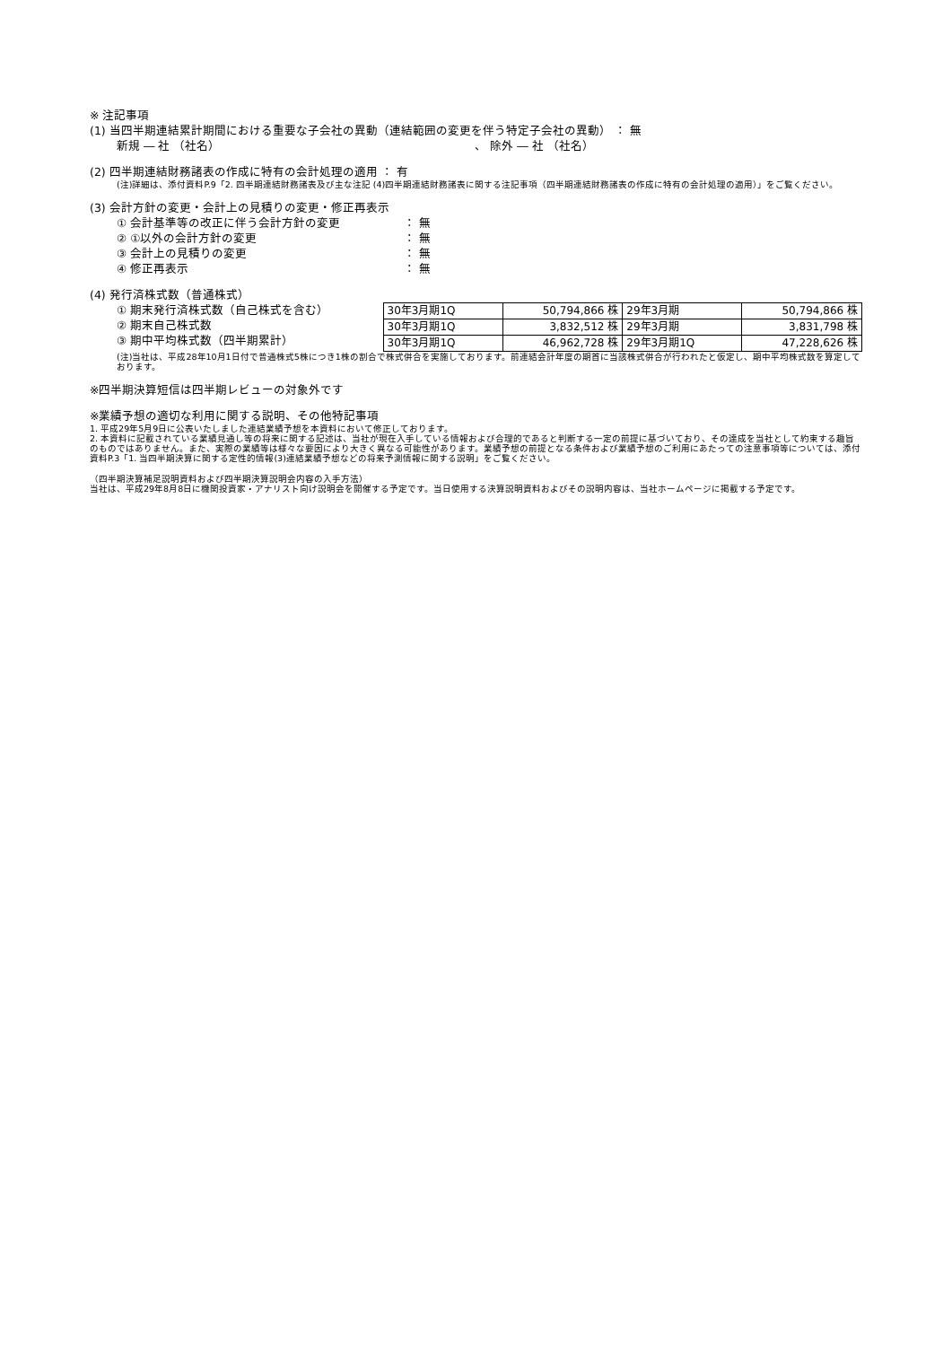※ 注記事項
(1) 当四半期連結累計期間における重要な子会社の異動（連結範囲の変更を伴う特定子会社の異動） ： 無
新規 ― 社 （社名） 、 除外 ― 社 （社名）
(2) 四半期連結財務諸表の作成に特有の会計処理の適用 ： 有
(注)詳細は、添付資料P.9「2. 四半期連結財務諸表及び主な注記 (4)四半期連結財務諸表に関する注記事項（四半期連結財務諸表の作成に特有の会計処理の適用）」をご覧ください。
(3) 会計方針の変更・会計上の見積りの変更・修正再表示
① 会計基準等の改正に伴う会計方針の変更 ： 無
② ①以外の会計方針の変更 ： 無
③ 会計上の見積りの変更 ： 無
④ 修正再表示 ： 無
(4) 発行済株式数（普通株式）
① 期末発行済株式数（自己株式を含む）
② 期末自己株式数
③ 期中平均株式数（四半期累計）
| 30年3月期1Q | 50,794,866 株 | 29年3月期 | 50,794,866 株 |
| 30年3月期1Q | 3,832,512 株 | 29年3月期 | 3,831,798 株 |
| 30年3月期1Q | 46,962,728 株 | 29年3月期1Q | 47,228,626 株 |
(注)当社は、平成28年10月1日付で普通株式5株につき1株の割合で株式併合を実施しております。前連結会計年度の期首に当該株式併合が行われたと仮定し、期中平均株式数を算定しております。
※四半期決算短信は四半期レビューの対象外です
※業績予想の適切な利用に関する説明、その他特記事項
1. 平成29年5月9日に公表いたしました連結業績予想を本資料において修正しております。
2. 本資料に記載されている業績見通し等の将来に関する記述は、当社が現在入手している情報および合理的であると判断する一定の前提に基づいており、その達成を当社として約束する趣旨のものではありません。また、実際の業績等は様々な要因により大きく異なる可能性があります。業績予想の前提となる条件および業績予想のご利用にあたっての注意事項等については、添付資料P.3「1. 当四半期決算に関する定性的情報(3)連結業績予想などの将来予測情報に関する説明」をご覧ください。
（四半期決算補足説明資料および四半期決算説明会内容の入手方法）
当社は、平成29年8月8日に機関投資家・アナリスト向け説明会を開催する予定です。当日使用する決算説明資料およびその説明内容は、当社ホームページに掲載する予定です。